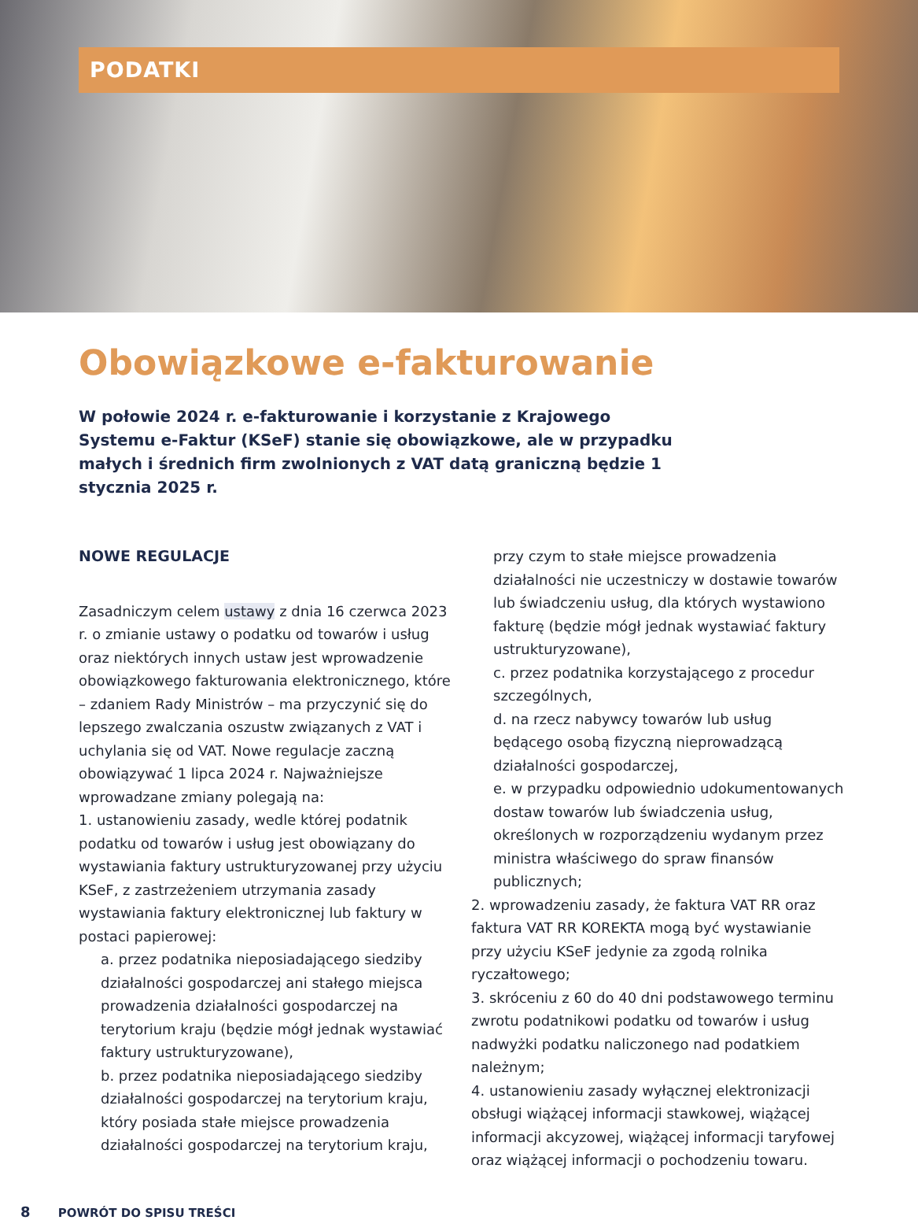PODATKI
Obowiązkowe e-fakturowanie
W połowie 2024 r. e-fakturowanie i korzystanie z Krajowego Systemu e-Faktur (KSeF) stanie się obowiązkowe, ale w przypadku małych i średnich firm zwolnionych z VAT datą graniczną będzie 1 stycznia 2025 r.
NOWE REGULACJE
Zasadniczym celem ustawy z dnia 16 czerwca 2023 r. o zmianie ustawy o podatku od towarów i usług oraz niektórych innych ustaw jest wprowadzenie obowiązkowego fakturowania elektronicznego, które – zdaniem Rady Ministrów – ma przyczynić się do lepszego zwalczania oszustw związanych z VAT i uchylania się od VAT. Nowe regulacje zaczną obowiązywać 1 lipca 2024 r. Najważniejsze wprowadzane zmiany polegają na:
1. ustanowieniu zasady, wedle której podatnik podatku od towarów i usług jest obowiązany do wystawiania faktury ustrukturyzowanej przy użyciu KSeF, z zastrzeżeniem utrzymania zasady wystawiania faktury elektronicznej lub faktury w postaci papierowej:
a. przez podatnika nieposiadającego siedziby działalności gospodarczej ani stałego miejsca prowadzenia działalności gospodarczej na terytorium kraju (będzie mógł jednak wystawiać faktury ustrukturyzowane),
b. przez podatnika nieposiadającego siedziby działalności gospodarczej na terytorium kraju, który posiada stałe miejsce prowadzenia działalności gospodarczej na terytorium kraju,
przy czym to stałe miejsce prowadzenia działalności nie uczestniczy w dostawie towarów lub świadczeniu usług, dla których wystawiono fakturę (będzie mógł jednak wystawiać faktury ustrukturyzowane),
c. przez podatnika korzystającego z procedur szczególnych,
d. na rzecz nabywcy towarów lub usług będącego osobą fizyczną nieprowadzącą działalności gospodarczej,
e. w przypadku odpowiednio udokumentowanych dostaw towarów lub świadczenia usług, określonych w rozporządzeniu wydanym przez ministra właściwego do spraw finansów publicznych;
2. wprowadzeniu zasady, że faktura VAT RR oraz faktura VAT RR KOREKTA mogą być wystawianie przy użyciu KSeF jedynie za zgodą rolnika ryczałtowego;
3. skróceniu z 60 do 40 dni podstawowego terminu zwrotu podatnikowi podatku od towarów i usług nadwyżki podatku naliczonego nad podatkiem należnym;
4. ustanowieniu zasady wyłącznej elektronizacji obsługi wiążącej informacji stawkowej, wiążącej informacji akcyzowej, wiążącej informacji taryfowej oraz wiążącej informacji o pochodzeniu towaru.
8 POWRÓT DO SPISU TREŚCI